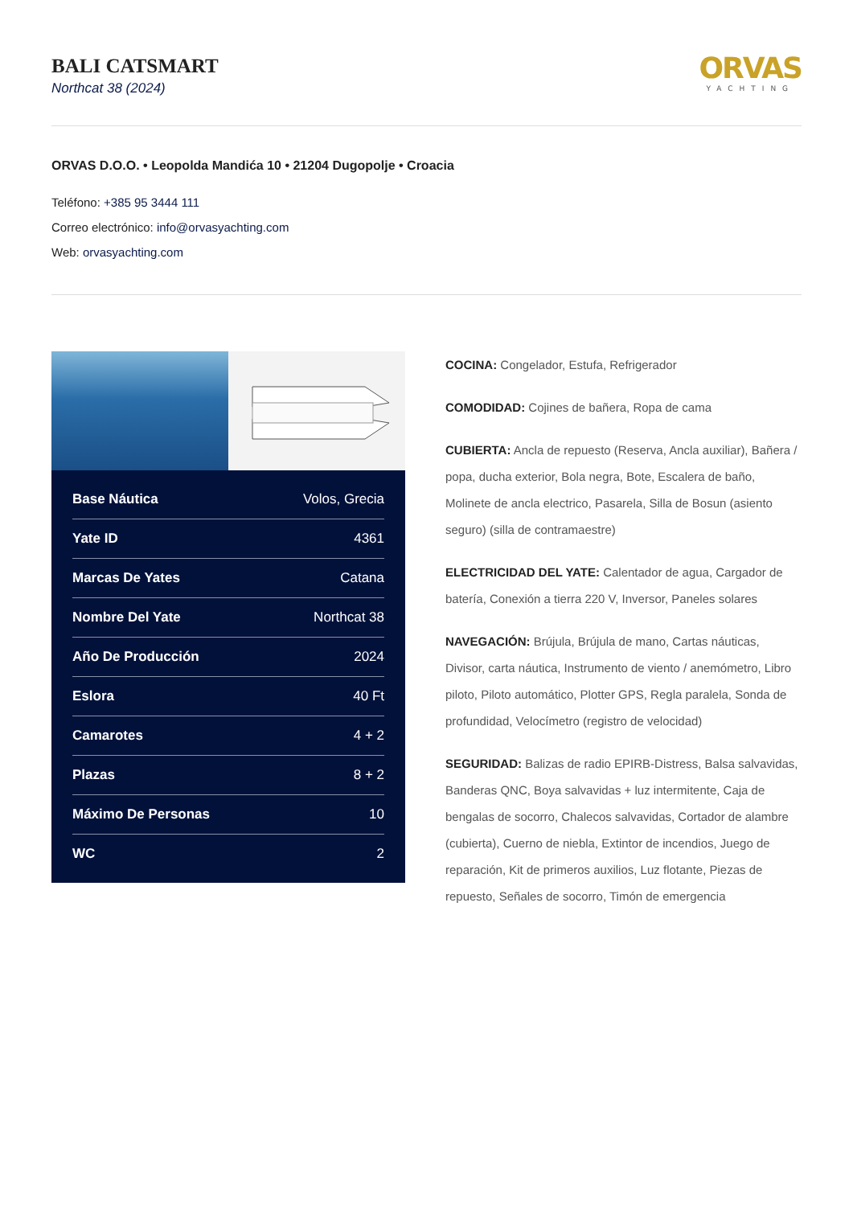BALI CATSMART
Northcat 38 (2024)
ORVAS
YACHTING
ORVAS D.O.O. • Leopolda Mandića 10 • 21204 Dugopolje • Croacia
Teléfono: +385 95 3444 111
Correo electrónico: info@orvasyachting.com
Web: orvasyachting.com
| Base Náutica | Volos, Grecia |
| Yate ID | 4361 |
| Marcas De Yates | Catana |
| Nombre Del Yate | Northcat 38 |
| Año De Producción | 2024 |
| Eslora | 40 Ft |
| Camarotes | 4 + 2 |
| Plazas | 8 + 2 |
| Máximo De Personas | 10 |
| WC | 2 |
COCINA: Congelador, Estufa, Refrigerador
COMODIDAD: Cojines de bañera, Ropa de cama
CUBIERTA: Ancla de repuesto (Reserva, Ancla auxiliar), Bañera / popa, ducha exterior, Bola negra, Bote, Escalera de baño, Molinete de ancla electrico, Pasarela, Silla de Bosun (asiento seguro) (silla de contramaestre)
ELECTRICIDAD DEL YATE: Calentador de agua, Cargador de batería, Conexión a tierra 220 V, Inversor, Paneles solares
NAVEGACIÓN: Brújula, Brújula de mano, Cartas náuticas, Divisor, carta náutica, Instrumento de viento / anemómetro, Libro piloto, Piloto automático, Plotter GPS, Regla paralela, Sonda de profundidad, Velocímetro (registro de velocidad)
SEGURIDAD: Balizas de radio EPIRB-Distress, Balsa salvavidas, Banderas QNC, Boya salvavidas + luz intermitente, Caja de bengalas de socorro, Chalecos salvavidas, Cortador de alambre (cubierta), Cuerno de niebla, Extintor de incendios, Juego de reparación, Kit de primeros auxilios, Luz flotante, Piezas de repuesto, Señales de socorro, Timón de emergencia